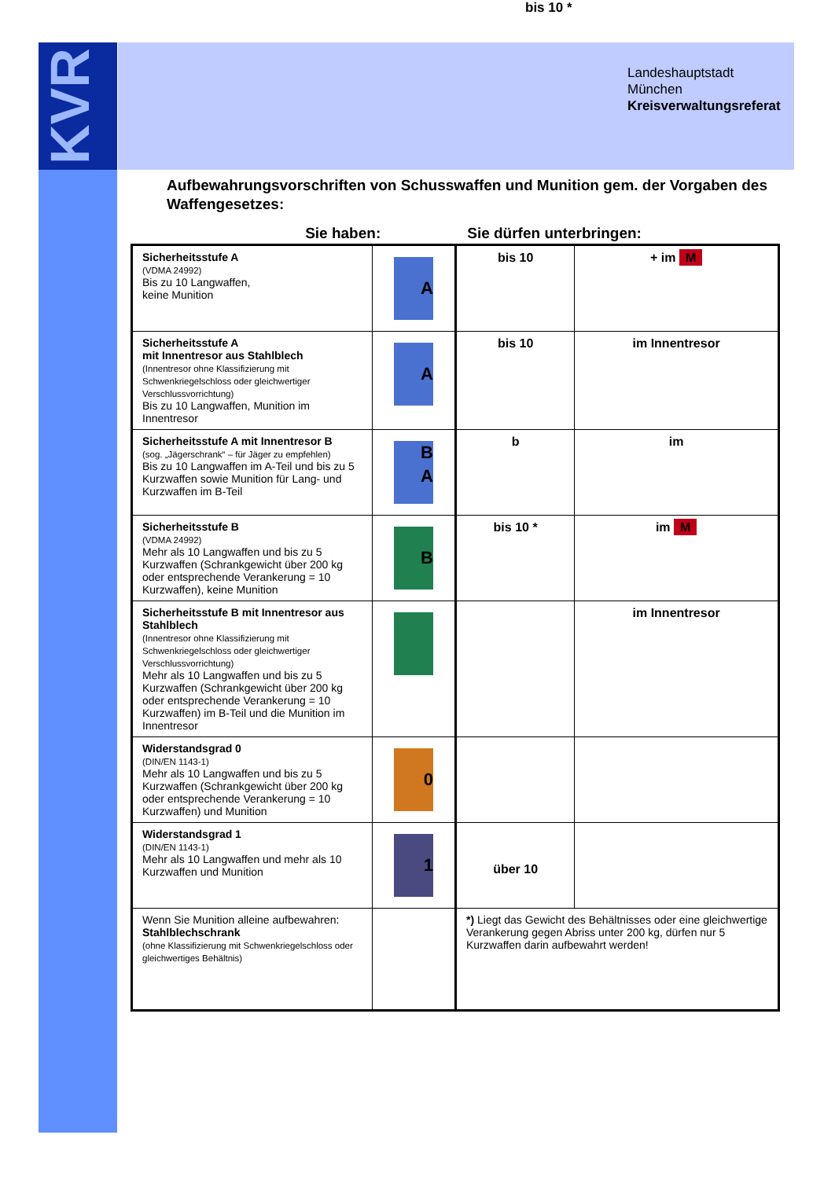bis 10 *
KVR
Landeshauptstadt
München
Kreisverwaltungsreferat
Aufbewahrungsvorschriften von Schusswaffen und Munition gem. der Vorgaben des Waffengesetzes:
Sie haben: Sie dürfen unterbringen:
| Sicherheitsstufe A (VDMA 24992) Bis zu 10 Langwaffen, keine Munition | A | bis 10 | + im M |
| Sicherheitsstufe A mit Innentresor aus Stahlblech (Innentresor ohne Klassifizierung mit Schwenkriegelschloss oder gleichwertiger Verschlussvorrichtung) Bis zu 10 Langwaffen, Munition im Innentresor | A | bis 10 | im Innentresor |
| Sicherheitsstufe A mit Innentresor B (sog. „Jägerschrank“ – für Jäger zu empfehlen) Bis zu 10 Langwaffen im A-Teil und bis zu 5 Kurzwaffen sowie Munition für Lang- und Kurzwaffen im B-Teil | B A | b | im |
| Sicherheitsstufe B (VDMA 24992) Mehr als 10 Langwaffen und bis zu 5 Kurzwaffen (Schrankgewicht über 200 kg oder entsprechende Verankerung = 10 Kurzwaffen), keine Munition | B | bis 10 * | im M |
| Sicherheitsstufe B mit Innentresor aus Stahlblech (Innentresor ohne Klassifizierung mit Schwenkriegelschloss oder gleichwertiger Verschlussvorrichtung) Mehr als 10 Langwaffen und bis zu 5 Kurzwaffen (Schrankgewicht über 200 kg oder entsprechende Verankerung = 10 Kurzwaffen) im B-Teil und die Munition im Innentresor | | | im Innentresor |
| Widerstandsgrad 0 (DIN/EN 1143-1) Mehr als 10 Langwaffen und bis zu 5 Kurzwaffen (Schrankgewicht über 200 kg oder entsprechende Verankerung = 10 Kurzwaffen) und Munition | 0 | | |
| Widerstandsgrad 1 (DIN/EN 1143-1) Mehr als 10 Langwaffen und mehr als 10 Kurzwaffen und Munition | 1 | über 10 | |
| Wenn Sie Munition alleine aufbewahren: Stahlblechschrank (ohne Klassifizierung mit Schwenkriegelschloss oder gleichwertiges Behältnis) | | *) Liegt das Gewicht des Behältnisses oder eine gleichwertige Verankerung gegen Abriss unter 200 kg, dürfen nur 5 Kurzwaffen darin aufbewahrt werden! | |